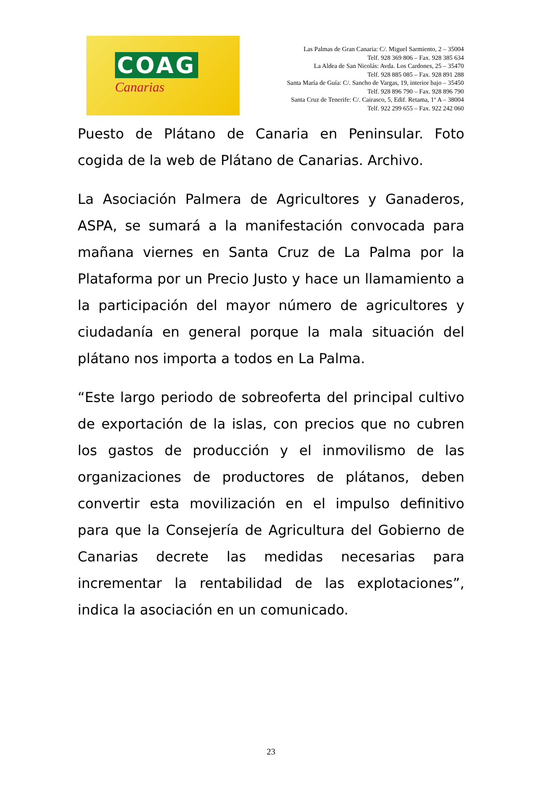COAG
Canarias
Las Palmas de Gran Canaria: C/. Miguel Sarmiento, 2 – 35004
Telf. 928 369 806 – Fax. 928 385 634
La Aldea de San Nicolás: Avda. Los Cardones, 25 – 35470
Telf. 928 885 085 – Fax. 928 891 288
Santa María de Guía: C/. Sancho de Vargas, 19, interior bajo – 35450
Telf. 928 896 790 – Fax. 928 896 790
Santa Cruz de Tenerife: C/. Cairasco, 5, Edif. Retama, 1º A – 38004
Telf. 922 299 655 – Fax. 922 242 060
Puesto de Plátano de Canaria en Peninsular. Foto cogida de la web de Plátano de Canarias. Archivo.
La Asociación Palmera de Agricultores y Ganaderos, ASPA, se sumará a la manifestación convocada para mañana viernes en Santa Cruz de La Palma por la Plataforma por un Precio Justo y hace un llamamiento a la participación del mayor número de agricultores y ciudadanía en general porque la mala situación del plátano nos importa a todos en La Palma.
“Este largo periodo de sobreoferta del principal cultivo de exportación de la islas, con precios que no cubren los gastos de producción y el inmovilismo de las organizaciones de productores de plátanos, deben convertir esta movilización en el impulso definitivo para que la Consejería de Agricultura del Gobierno de Canarias decrete las medidas necesarias para incrementar la rentabilidad de las explotaciones”, indica la asociación en un comunicado.
23